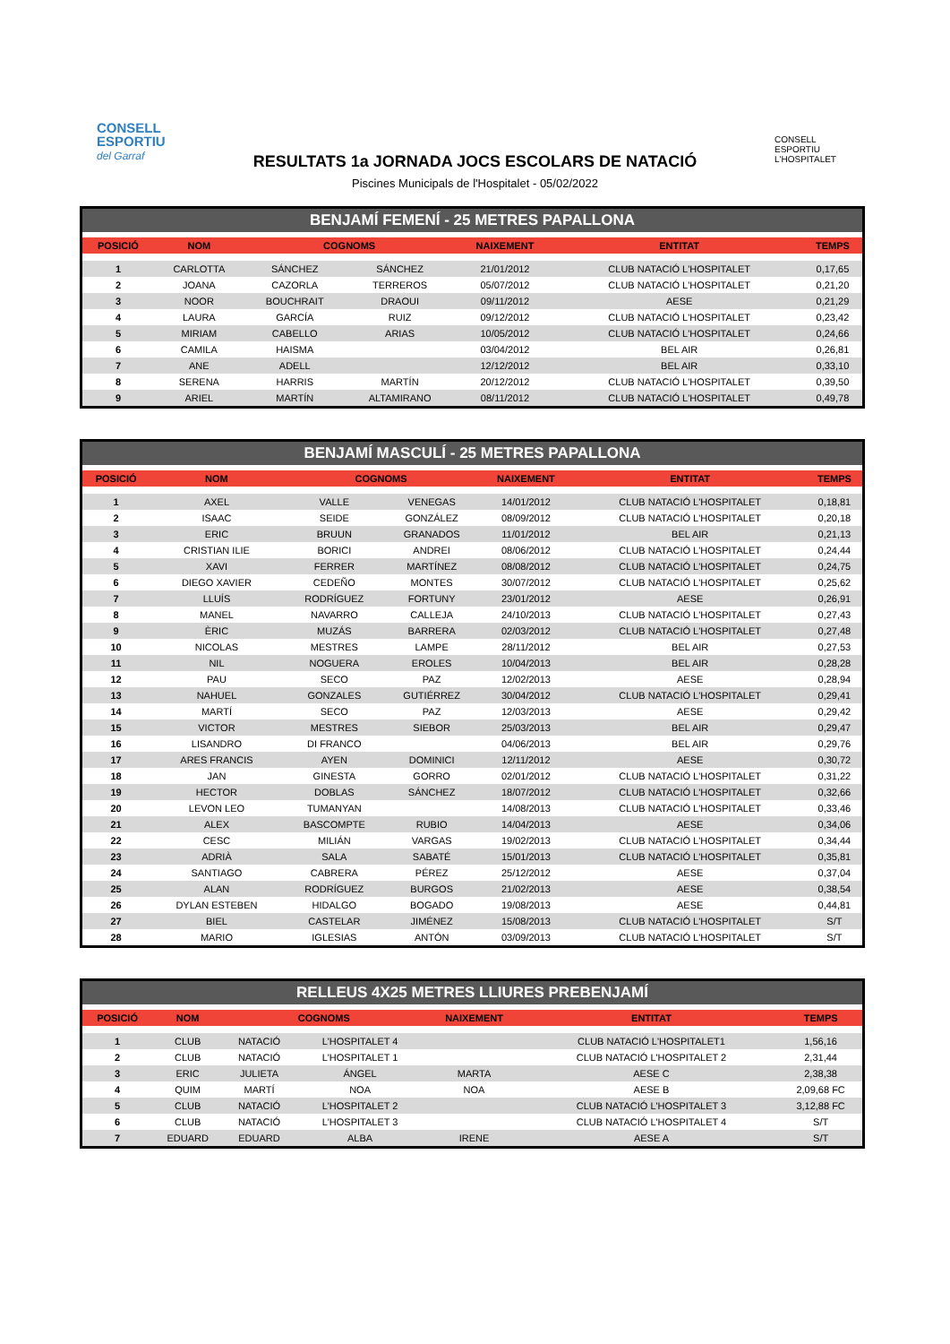CONSELL
ESPORTIU
del Garraf
CONSELL
ESPORTIU
L'HOSPITALET
RESULTATS 1a JORNADA JOCS ESCOLARS DE NATACIÓ
Piscines Municipals de l'Hospitalet - 05/02/2022
BENJAMÍ FEMENÍ - 25 METRES PAPALLONA
| POSICIÓ | NOM | COGNOMS | | NAIXEMENT | ENTITAT | TEMPS |
| --- | --- | --- | --- | --- | --- | --- |
| 1 | CARLOTTA | SÁNCHEZ | SÁNCHEZ | 21/01/2012 | CLUB NATACIÓ L'HOSPITALET | 0,17,65 |
| 2 | JOANA | CAZORLA | TERREROS | 05/07/2012 | CLUB NATACIÓ L'HOSPITALET | 0,21,20 |
| 3 | NOOR | BOUCHRAIT | DRAOUI | 09/11/2012 | AESE | 0,21,29 |
| 4 | LAURA | GARCÍA | RUIZ | 09/12/2012 | CLUB NATACIÓ L'HOSPITALET | 0,23,42 |
| 5 | MIRIAM | CABELLO | ARIAS | 10/05/2012 | CLUB NATACIÓ L'HOSPITALET | 0,24,66 |
| 6 | CAMILA | HAISMA | | 03/04/2012 | BEL AIR | 0,26,81 |
| 7 | ANE | ADELL | | 12/12/2012 | BEL AIR | 0,33,10 |
| 8 | SERENA | HARRIS | MARTÍN | 20/12/2012 | CLUB NATACIÓ L'HOSPITALET | 0,39,50 |
| 9 | ARIEL | MARTÍN | ALTAMIRANO | 08/11/2012 | CLUB NATACIÓ L'HOSPITALET | 0,49,78 |
BENJAMÍ MASCULÍ - 25 METRES PAPALLONA
| POSICIÓ | NOM | COGNOMS | | NAIXEMENT | ENTITAT | TEMPS |
| --- | --- | --- | --- | --- | --- | --- |
| 1 | AXEL | VALLE | VENEGAS | 14/01/2012 | CLUB NATACIÓ L'HOSPITALET | 0,18,81 |
| 2 | ISAAC | SEIDE | GONZÁLEZ | 08/09/2012 | CLUB NATACIÓ L'HOSPITALET | 0,20,18 |
| 3 | ERIC | BRUUN | GRANADOS | 11/01/2012 | BEL AIR | 0,21,13 |
| 4 | CRISTIAN ILIE | BORICI | ANDREI | 08/06/2012 | CLUB NATACIÓ L'HOSPITALET | 0,24,44 |
| 5 | XAVI | FERRER | MARTÍNEZ | 08/08/2012 | CLUB NATACIÓ L'HOSPITALET | 0,24,75 |
| 6 | DIEGO XAVIER | CEDEÑO | MONTES | 30/07/2012 | CLUB NATACIÓ L'HOSPITALET | 0,25,62 |
| 7 | LLUÍS | RODRÍGUEZ | FORTUNY | 23/01/2012 | AESE | 0,26,91 |
| 8 | MANEL | NAVARRO | CALLEJA | 24/10/2013 | CLUB NATACIÓ L'HOSPITALET | 0,27,43 |
| 9 | ÈRIC | MUZÁS | BARRERA | 02/03/2012 | CLUB NATACIÓ L'HOSPITALET | 0,27,48 |
| 10 | NICOLAS | MESTRES | LAMPE | 28/11/2012 | BEL AIR | 0,27,53 |
| 11 | NIL | NOGUERA | EROLES | 10/04/2013 | BEL AIR | 0,28,28 |
| 12 | PAU | SECO | PAZ | 12/02/2013 | AESE | 0,28,94 |
| 13 | NAHUEL | GONZALES | GUTIÉRREZ | 30/04/2012 | CLUB NATACIÓ L'HOSPITALET | 0,29,41 |
| 14 | MARTÍ | SECO | PAZ | 12/03/2013 | AESE | 0,29,42 |
| 15 | VICTOR | MESTRES | SIEBOR | 25/03/2013 | BEL AIR | 0,29,47 |
| 16 | LISANDRO | DI FRANCO | | 04/06/2013 | BEL AIR | 0,29,76 |
| 17 | ARES FRANCIS | AYEN | DOMINICI | 12/11/2012 | AESE | 0,30,72 |
| 18 | JAN | GINESTA | GORRO | 02/01/2012 | CLUB NATACIÓ L'HOSPITALET | 0,31,22 |
| 19 | HECTOR | DOBLAS | SÁNCHEZ | 18/07/2012 | CLUB NATACIÓ L'HOSPITALET | 0,32,66 |
| 20 | LEVON LEO | TUMANYAN | | 14/08/2013 | CLUB NATACIÓ L'HOSPITALET | 0,33,46 |
| 21 | ALEX | BASCOMPTE | RUBIO | 14/04/2013 | AESE | 0,34,06 |
| 22 | CESC | MILIÁN | VARGAS | 19/02/2013 | CLUB NATACIÓ L'HOSPITALET | 0,34,44 |
| 23 | ADRIÀ | SALA | SABATÉ | 15/01/2013 | CLUB NATACIÓ L'HOSPITALET | 0,35,81 |
| 24 | SANTIAGO | CABRERA | PÉREZ | 25/12/2012 | AESE | 0,37,04 |
| 25 | ALAN | RODRÍGUEZ | BURGOS | 21/02/2013 | AESE | 0,38,54 |
| 26 | DYLAN ESTEBEN | HIDALGO | BOGADO | 19/08/2013 | AESE | 0,44,81 |
| 27 | BIEL | CASTELAR | JIMÉNEZ | 15/08/2013 | CLUB NATACIÓ L'HOSPITALET | S/T |
| 28 | MARIO | IGLESIAS | ANTÓN | 03/09/2013 | CLUB NATACIÓ L'HOSPITALET | S/T |
RELLEUS 4X25 METRES LLIURES PREBENJAMÍ
| POSICIÓ | NOM | COGNOMS | | NAIXEMENT | ENTITAT | TEMPS |
| --- | --- | --- | --- | --- | --- | --- |
| 1 | CLUB | NATACIÓ | L'HOSPITALET 4 | | CLUB NATACIÓ L'HOSPITALET1 | 1,56,16 |
| 2 | CLUB | NATACIÓ | L'HOSPITALET 1 | | CLUB NATACIÓ L'HOSPITALET 2 | 2,31,44 |
| 3 | ERIC | JULIETA | ÁNGEL | MARTA | AESE C | 2,38,38 |
| 4 | QUIM | MARTÍ | NOA | NOA | AESE B | 2,09,68 FC |
| 5 | CLUB | NATACIÓ | L'HOSPITALET 2 | | CLUB NATACIÓ L'HOSPITALET 3 | 3,12,88 FC |
| 6 | CLUB | NATACIÓ | L'HOSPITALET 3 | | CLUB NATACIÓ L'HOSPITALET 4 | S/T |
| 7 | EDUARD | EDUARD | ALBA | IRENE | AESE A | S/T |